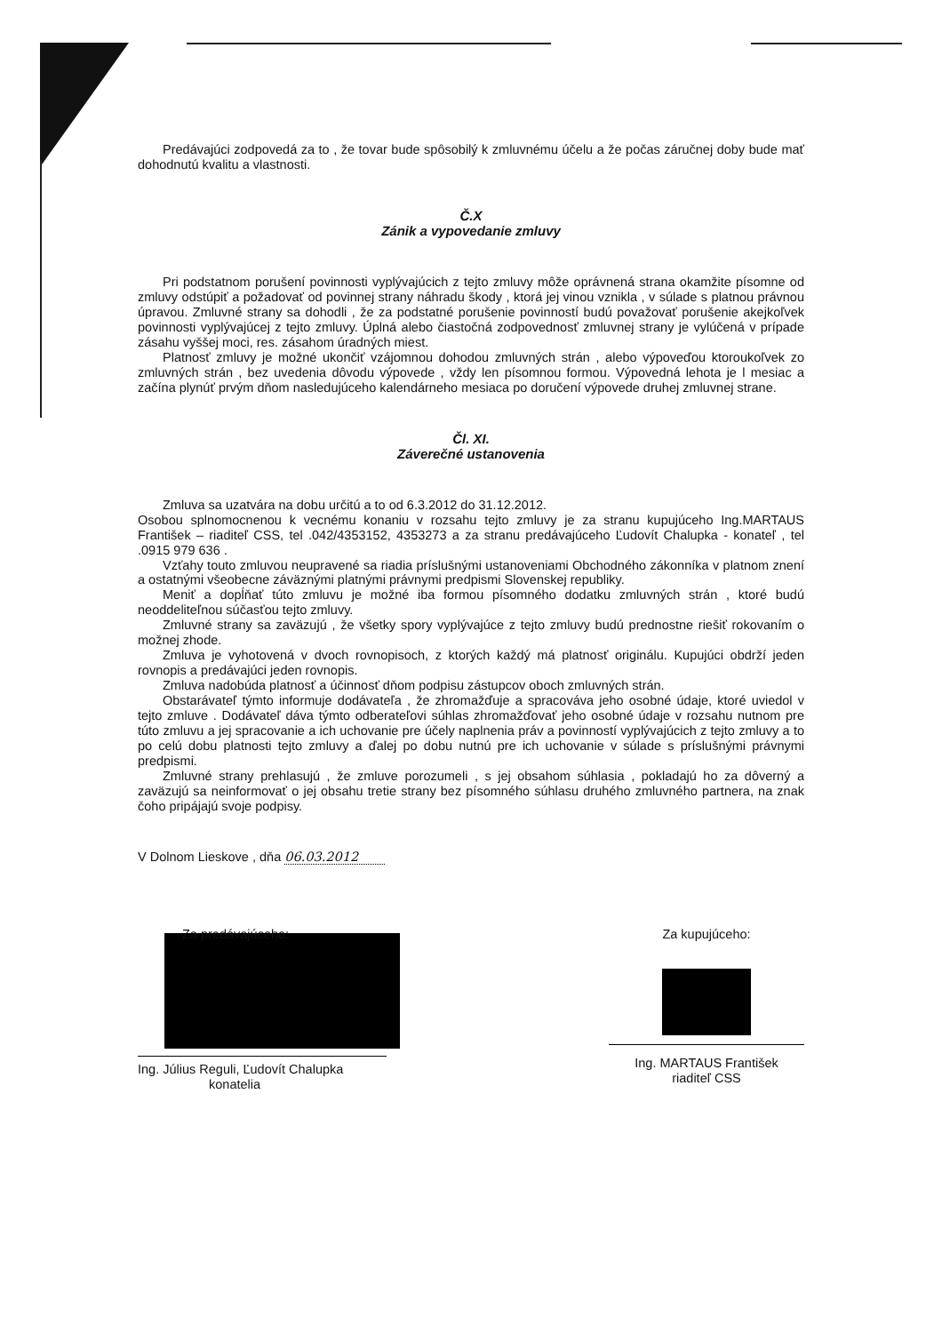Predávajúci zodpovedá za to , že tovar bude spôsobilý k zmluvnému účelu a že počas záručnej doby bude mať dohodnutú kvalitu a vlastnosti.
Č.X
Zánik a vypovedanie zmluvy
Pri podstatnom porušení povinnosti vyplývajúcich z tejto zmluvy môže oprávnená strana okamžite písomne od zmluvy odstúpiť a požadovať od povinnej strany náhradu škody , ktorá jej vinou vznikla , v súlade s platnou právnou úpravou. Zmluvné strany sa dohodli , že za podstatné porušenie povinností budú považovať porušenie akejkoľvek povinnosti vyplývajúcej z tejto zmluvy. Úplná alebo čiastočná zodpovednosť zmluvnej strany je vylúčená v prípade zásahu vyššej moci, res. zásahom úradných miest.
Platnosť zmluvy je možné ukončiť vzájomnou dohodou zmluvných strán , alebo výpoveďou ktoroukoľvek zo zmluvných strán , bez uvedenia dôvodu výpovede , vždy len písomnou formou. Výpovedná lehota je l mesiac a začína plynúť prvým dňom nasledujúceho kalendárneho mesiaca po doručení výpovede druhej zmluvnej strane.
Čl. XI.
Záverečné ustanovenia
Zmluva sa uzatvára na dobu určitú a to od 6.3.2012 do 31.12.2012.
Osobou splnomocnenou k vecnému konaniu v rozsahu tejto zmluvy je za stranu kupujúceho Ing.MARTAUS František – riaditeľ CSS, tel .042/4353152, 4353273 a za stranu predávajúceho Ľudovít Chalupka - konateľ , tel .0915 979 636 .
Vzťahy touto zmluvou neupravené sa riadia príslušnými ustanoveniami Obchodného zákonníka v platnom znení a ostatnými všeobecne záväznými platnými právnymi predpismi Slovenskej republiky.
Meniť a dopĺňať túto zmluvu je možné iba formou písomného dodatku zmluvných strán , ktoré budú neoddeliteľnou súčasťou tejto zmluvy.
Zmluvné strany sa zaväzujú , že všetky spory vyplývajúce z tejto zmluvy budú prednostne riešiť rokovaním o možnej zhode.
Zmluva je vyhotovená v dvoch rovnopisoch, z ktorých každý má platnosť originálu. Kupujúci obdrží jeden rovnopis a predávajúci jeden rovnopis.
Zmluva nadobúda platnosť a účinnosť dňom podpisu zástupcov oboch zmluvných strán.
Obstarávateľ týmto informuje dodávateľa , že zhromažďuje a spracováva jeho osobné údaje, ktoré uviedol v tejto zmluve . Dodávateľ dáva týmto odberateľovi súhlas zhromažďovať jeho osobné údaje v rozsahu nutnom pre túto zmluvu a jej spracovanie a ich uchovanie pre účely naplnenia práv a povinností vyplývajúcich z tejto zmluvy a to po celú dobu platnosti tejto zmluvy a ďalej po dobu nutnú pre ich uchovanie v súlade s príslušnými právnymi predpismi.
Zmluvné strany prehlasujú , že zmluve porozumeli , s jej obsahom súhlasia , pokladajú ho za dôverný a zaväzujú sa neinformovať o jej obsahu tretie strany bez písomného súhlasu druhého zmluvného partnera, na znak čoho pripájajú svoje podpisy.
V Dolnom Lieskove , dňa 06.03.2012
Za predávajúceho:
Ing. Július Reguli, Ľudovít Chalupka
konatelia
Za kupujúceho:
Ing. MARTAUS František
riaditeľ CSS